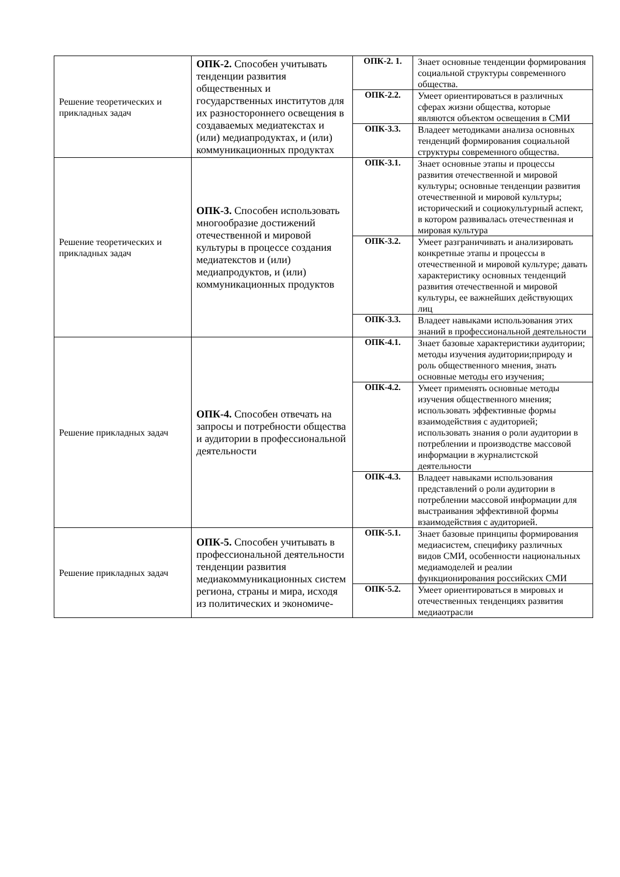| Решение теоретических и прикладных задач | ОПК-2. Способен учитывать тенденции развития общественных и государственных институтов для их разностороннего освещения в создаваемых медиатекстах и (или) медиапродуктах, и (или) коммуникационных продуктах | ОПК-2. 1. | Знает основные тенденции формирования социальной структуры современного общества. |
| | | ОПК-2.2. | Умеет ориентироваться в различных сферах жизни общества, которые являются объектом освещения в СМИ |
| | | ОПК-3.3. | Владеет методиками анализа основных тенденций формирования социальной структуры современного общества. |
| Решение теоретических и прикладных задач | ОПК-3. Способен использовать многообразие достижений отечественной и мировой культуры в процессе создания медиатекстов и (или) медиапродуктов, и (или) коммуникационных продуктов | ОПК-3.1. | Знает основные этапы и процессы развития отечественной и мировой культуры; основные тенденции развития отечественной и мировой культуры; исторический и социокультурный аспект, в котором развивалась отечественная и мировая культура |
| | | ОПК-3.2. | Умеет разграничивать и анализировать конкретные этапы и процессы в отечественной и мировой культуре; давать характеристику основных тенденций развития отечественной и мировой культуры, ее важнейших действующих лиц |
| | | ОПК-3.3. | Владеет навыками использования этих знаний в профессиональной деятельности |
| Решение прикладных задач | ОПК-4. Способен отвечать на запросы и потребности общества и аудитории в профессиональной деятельности | ОПК-4.1. | Знает базовые характеристики аудитории; методы изучения аудитории;природу и роль общественного мнения, знать основные методы его изучения; |
| | | ОПК-4.2. | Умеет применять основные методы изучения общественного мнения; использовать эффективные формы взаимодействия с аудиторией; использовать знания о роли аудитории в потреблении и производстве массовой информации в журналистской деятельности |
| | | ОПК-4.3. | Владеет навыками использования представлений о роли аудитории в потреблении массовой информации для выстраивания эффективной формы взаимодействия с аудиторией. |
| Решение прикладных задач | ОПК-5. Способен учитывать в профессиональной деятельности тенденции развития медиакоммуникационных систем региона, страны и мира, исходя из политических и экономиче- | ОПК-5.1. | Знает базовые принципы формирования медиасистем, специфику различных видов СМИ, особенности национальных медиамоделей и реалии функционирования российских СМИ |
| | | ОПК-5.2. | Умеет ориентироваться в мировых и отечественных тенденциях развития медиаотрасли |